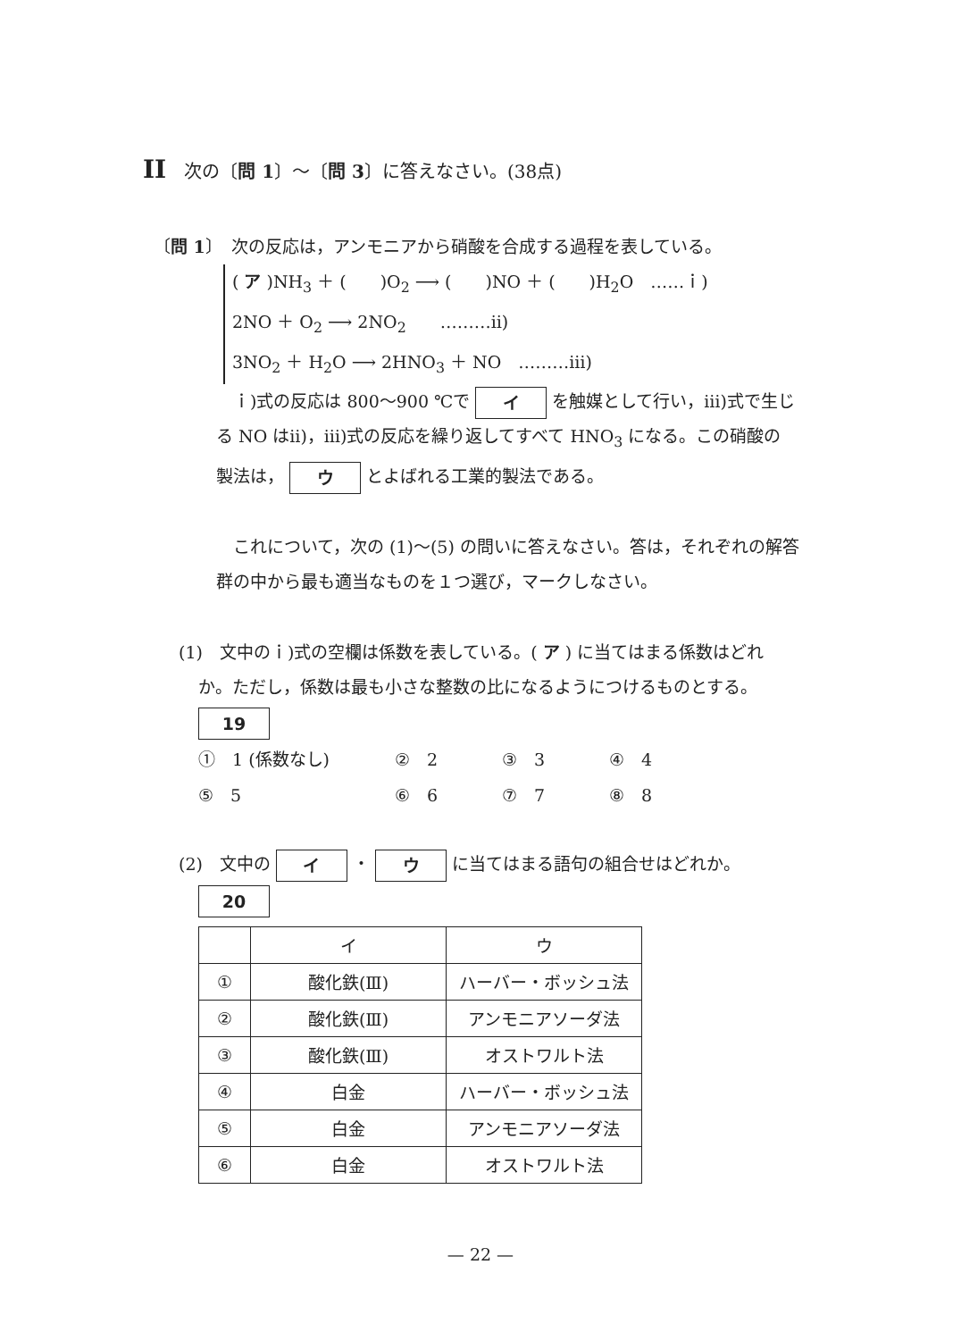II　次の〔問 1〕～〔問 3〕に答えなさい。(38点)
〔問 1〕　次の反応は，アンモニアから硝酸を合成する過程を表している。
( ア )NH<sub>3</sub> ＋ (　　)O<sub>2</sub> ⟶ (　　)NO ＋ (　　)H<sub>2</sub>O　……ｉ)
2NO ＋ O<sub>2</sub> ⟶ 2NO<sub>2</sub>　　………ⅱ)
3NO<sub>2</sub> ＋ H<sub>2</sub>O ⟶ 2HNO<sub>3</sub> ＋ NO　………ⅲ)
　ｉ)式の反応は 800～900 ℃で イ を触媒として行い，ⅲ)式で生じ
る NO はⅱ)，ⅲ)式の反応を繰り返してすべて HNO<sub>3</sub> になる。この硝酸の
製法は， ウ とよばれる工業的製法である。
　これについて，次の (1)～(5) の問いに答えなさい。答は，それぞれの解答
群の中から最も適当なものを１つ選び，マークしなさい。
(1)　文中のｉ)式の空欄は係数を表している。( ア ) に当てはまる係数はどれ
か。ただし，係数は最も小さな整数の比になるようにつけるものとする。
19
| ① 1 (係数なし) | ② 2 | ③ 3 | ④ 4 |
| ⑤ 5 | ⑥ 6 | ⑦ 7 | ⑧ 8 |
(2)　文中の イ ・ ウ に当てはまる語句の組合せはどれか。
20
| | イ | ウ |
| --- | --- | --- |
| ① | 酸化鉄(Ⅲ) | ハーバー・ボッシュ法 |
| ② | 酸化鉄(Ⅲ) | アンモニアソーダ法 |
| ③ | 酸化鉄(Ⅲ) | オストワルト法 |
| ④ | 白金 | ハーバー・ボッシュ法 |
| ⑤ | 白金 | アンモニアソーダ法 |
| ⑥ | 白金 | オストワルト法 |
— 22 —